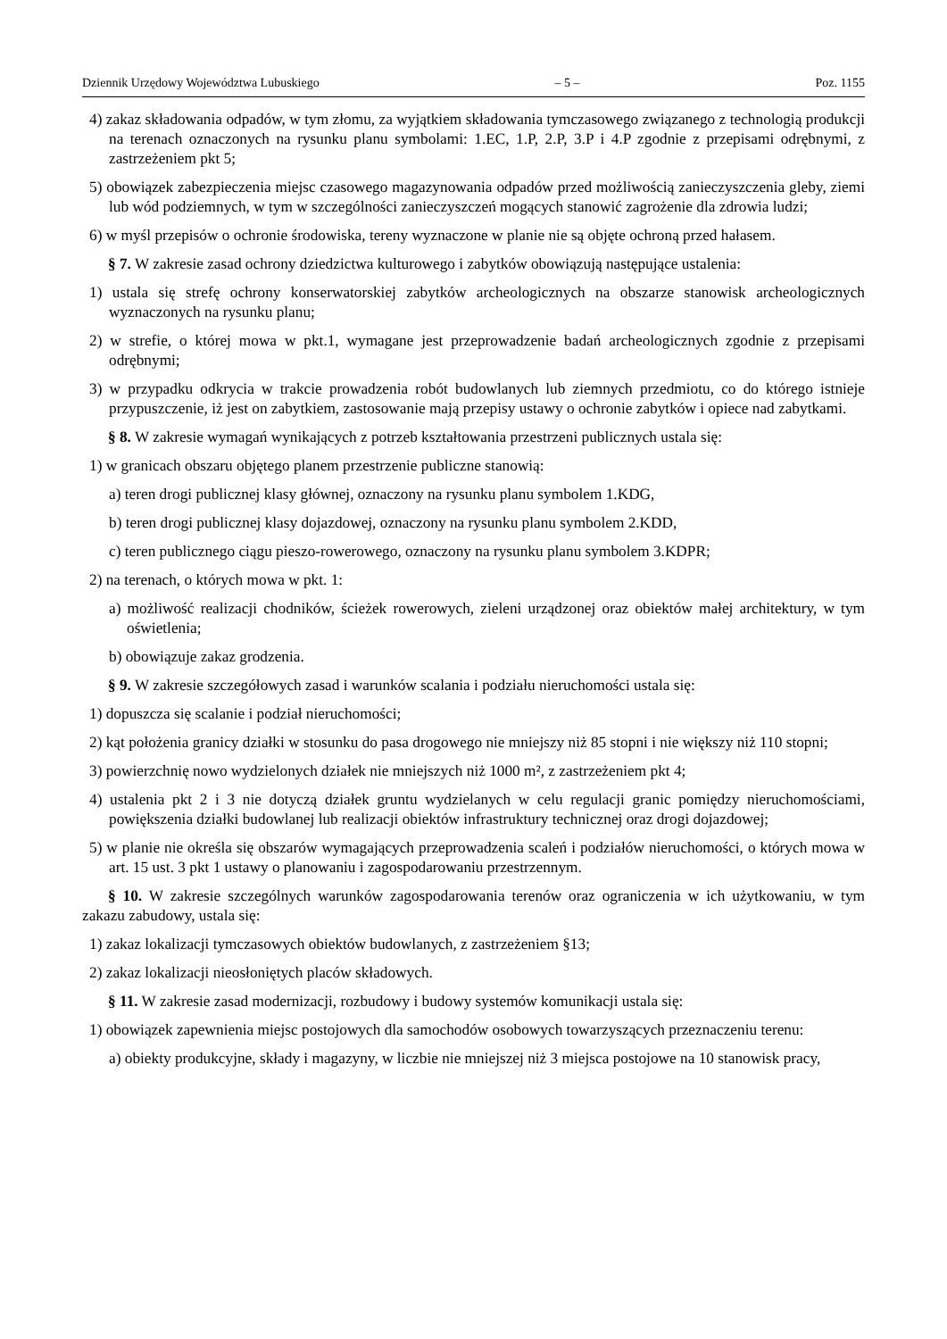Dziennik Urzędowy Województwa Lubuskiego – 5 – Poz. 1155
4) zakaz składowania odpadów, w tym złomu, za wyjątkiem składowania tymczasowego związanego z technologią produkcji na terenach oznaczonych na rysunku planu symbolami: 1.EC, 1.P, 2.P, 3.P i 4.P zgodnie z przepisami odrębnymi, z zastrzeżeniem pkt 5;
5) obowiązek zabezpieczenia miejsc czasowego magazynowania odpadów przed możliwością zanieczyszczenia gleby, ziemi lub wód podziemnych, w tym w szczególności zanieczyszczeń mogących stanowić zagrożenie dla zdrowia ludzi;
6) w myśl przepisów o ochronie środowiska, tereny wyznaczone w planie nie są objęte ochroną przed hałasem.
§ 7. W zakresie zasad ochrony dziedzictwa kulturowego i zabytków obowiązują następujące ustalenia:
1) ustala się strefę ochrony konserwatorskiej zabytków archeologicznych na obszarze stanowisk archeologicznych wyznaczonych na rysunku planu;
2) w strefie, o której mowa w pkt.1, wymagane jest przeprowadzenie badań archeologicznych zgodnie z przepisami odrębnymi;
3) w przypadku odkrycia w trakcie prowadzenia robót budowlanych lub ziemnych przedmiotu, co do którego istnieje przypuszczenie, iż jest on zabytkiem, zastosowanie mają przepisy ustawy o ochronie zabytków i opiece nad zabytkami.
§ 8. W zakresie wymagań wynikających z potrzeb kształtowania przestrzeni publicznych ustala się:
1) w granicach obszaru objętego planem przestrzenie publiczne stanowią:
a) teren drogi publicznej klasy głównej, oznaczony na rysunku planu symbolem 1.KDG,
b) teren drogi publicznej klasy dojazdowej, oznaczony na rysunku planu symbolem 2.KDD,
c) teren publicznego ciągu pieszo-rowerowego, oznaczony na rysunku planu symbolem 3.KDPR;
2) na terenach, o których mowa w pkt. 1:
a) możliwość realizacji chodników, ścieżek rowerowych, zieleni urządzonej oraz obiektów małej architektury, w tym oświetlenia;
b) obowiązuje zakaz grodzenia.
§ 9. W zakresie szczegółowych zasad i warunków scalania i podziału nieruchomości ustala się:
1) dopuszcza się scalanie i podział nieruchomości;
2) kąt położenia granicy działki w stosunku do pasa drogowego nie mniejszy niż 85 stopni i nie większy niż 110 stopni;
3) powierzchnię nowo wydzielonych działek nie mniejszych niż 1000 m², z zastrzeżeniem pkt 4;
4) ustalenia pkt 2 i 3 nie dotyczą działek gruntu wydzielanych w celu regulacji granic pomiędzy nieruchomościami, powiększenia działki budowlanej lub realizacji obiektów infrastruktury technicznej oraz drogi dojazdowej;
5) w planie nie określa się obszarów wymagających przeprowadzenia scaleń i podziałów nieruchomości, o których mowa w art. 15 ust. 3 pkt 1 ustawy o planowaniu i zagospodarowaniu przestrzennym.
§ 10. W zakresie szczególnych warunków zagospodarowania terenów oraz ograniczenia w ich użytkowaniu, w tym zakazu zabudowy, ustala się:
1) zakaz lokalizacji tymczasowych obiektów budowlanych, z zastrzeżeniem §13;
2) zakaz lokalizacji nieosłoniętych placów składowych.
§ 11. W zakresie zasad modernizacji, rozbudowy i budowy systemów komunikacji ustala się:
1) obowiązek zapewnienia miejsc postojowych dla samochodów osobowych towarzyszących przeznaczeniu terenu:
a) obiekty produkcyjne, składy i magazyny, w liczbie nie mniejszej niż 3 miejsca postojowe na 10 stanowisk pracy,